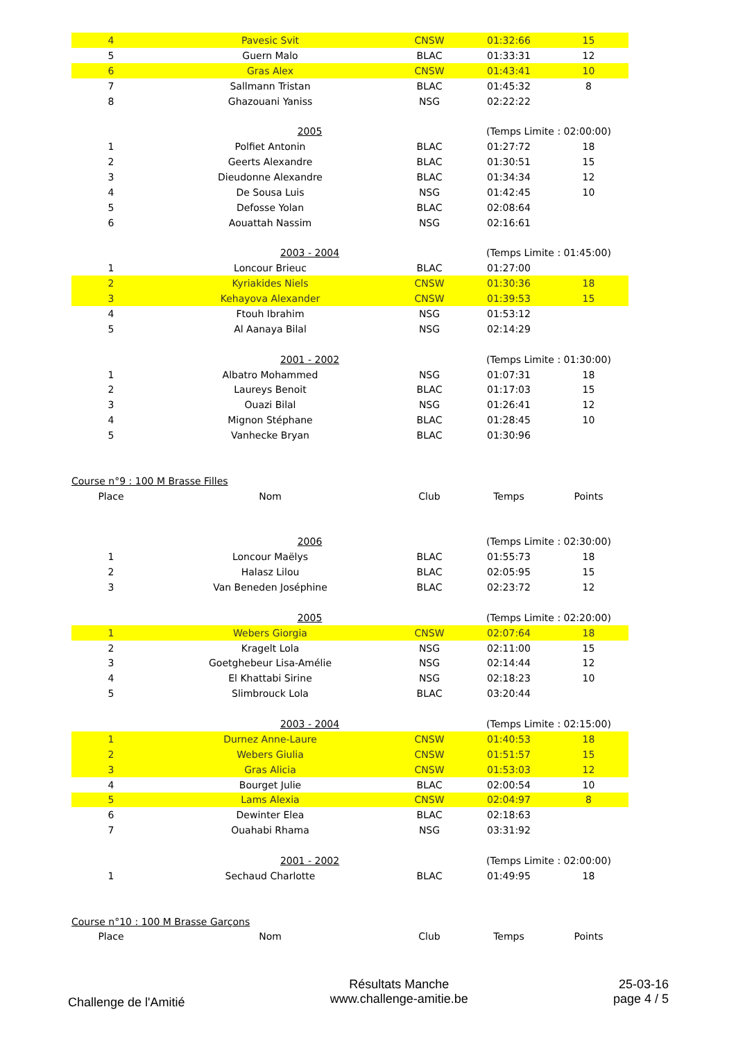| 4 | Pavesic Svit | CNSW | 01:32:66 | 15 |
| 5 | Guern Malo | BLAC | 01:33:31 | 12 |
| 6 | Gras Alex | CNSW | 01:43:41 | 10 |
| 7 | Sallmann Tristan | BLAC | 01:45:32 | 8 |
| 8 | Ghazouani Yaniss | NSG | 02:22:22 | |
| | 2005 | | (Temps Limite : 02:00:00) | |
| 1 | Polfiet Antonin | BLAC | 01:27:72 | 18 |
| 2 | Geerts Alexandre | BLAC | 01:30:51 | 15 |
| 3 | Dieudonne Alexandre | BLAC | 01:34:34 | 12 |
| 4 | De Sousa Luis | NSG | 01:42:45 | 10 |
| 5 | Defosse Yolan | BLAC | 02:08:64 | |
| 6 | Aouattah Nassim | NSG | 02:16:61 | |
| | 2003 - 2004 | | (Temps Limite : 01:45:00) | |
| 1 | Loncour Brieuc | BLAC | 01:27:00 | |
| 2 | Kyriakides Niels | CNSW | 01:30:36 | 18 |
| 3 | Kehayova Alexander | CNSW | 01:39:53 | 15 |
| 4 | Ftouh Ibrahim | NSG | 01:53:12 | |
| 5 | Al Aanaya Bilal | NSG | 02:14:29 | |
| | 2001 - 2002 | | (Temps Limite : 01:30:00) | |
| 1 | Albatro Mohammed | NSG | 01:07:31 | 18 |
| 2 | Laureys Benoit | BLAC | 01:17:03 | 15 |
| 3 | Ouazi Bilal | NSG | 01:26:41 | 12 |
| 4 | Mignon Stéphane | BLAC | 01:28:45 | 10 |
| 5 | Vanhecke Bryan | BLAC | 01:30:96 | |
| Course n°9 : 100 M Brasse Filles | | | | |
| Place | Nom | Club | Temps | Points |
| | 2006 | | (Temps Limite : 02:30:00) | |
| 1 | Loncour Maëlys | BLAC | 01:55:73 | 18 |
| 2 | Halasz Lilou | BLAC | 02:05:95 | 15 |
| 3 | Van Beneden Joséphine | BLAC | 02:23:72 | 12 |
| | 2005 | | (Temps Limite : 02:20:00) | |
| 1 | Webers Giorgia | CNSW | 02:07:64 | 18 |
| 2 | Kragelt Lola | NSG | 02:11:00 | 15 |
| 3 | Goetghebeur Lisa-Amélie | NSG | 02:14:44 | 12 |
| 4 | El Khattabi Sirine | NSG | 02:18:23 | 10 |
| 5 | Slimbrouck Lola | BLAC | 03:20:44 | |
| | 2003 - 2004 | | (Temps Limite : 02:15:00) | |
| 1 | Durnez Anne-Laure | CNSW | 01:40:53 | 18 |
| 2 | Webers Giulia | CNSW | 01:51:57 | 15 |
| 3 | Gras Alicia | CNSW | 01:53:03 | 12 |
| 4 | Bourget Julie | BLAC | 02:00:54 | 10 |
| 5 | Lams Alexia | CNSW | 02:04:97 | 8 |
| 6 | Dewinter Elea | BLAC | 02:18:63 | |
| 7 | Ouahabi Rhama | NSG | 03:31:92 | |
| | 2001 - 2002 | | (Temps Limite : 02:00:00) | |
| 1 | Sechaud Charlotte | BLAC | 01:49:95 | 18 |
| Course n°10 : 100 M Brasse Garçons | | | | |
| Place | Nom | Club | Temps | Points |
Challenge de l'Amitié
Résultats Manche
www.challenge-amitie.be
25-03-16
page 4 / 5